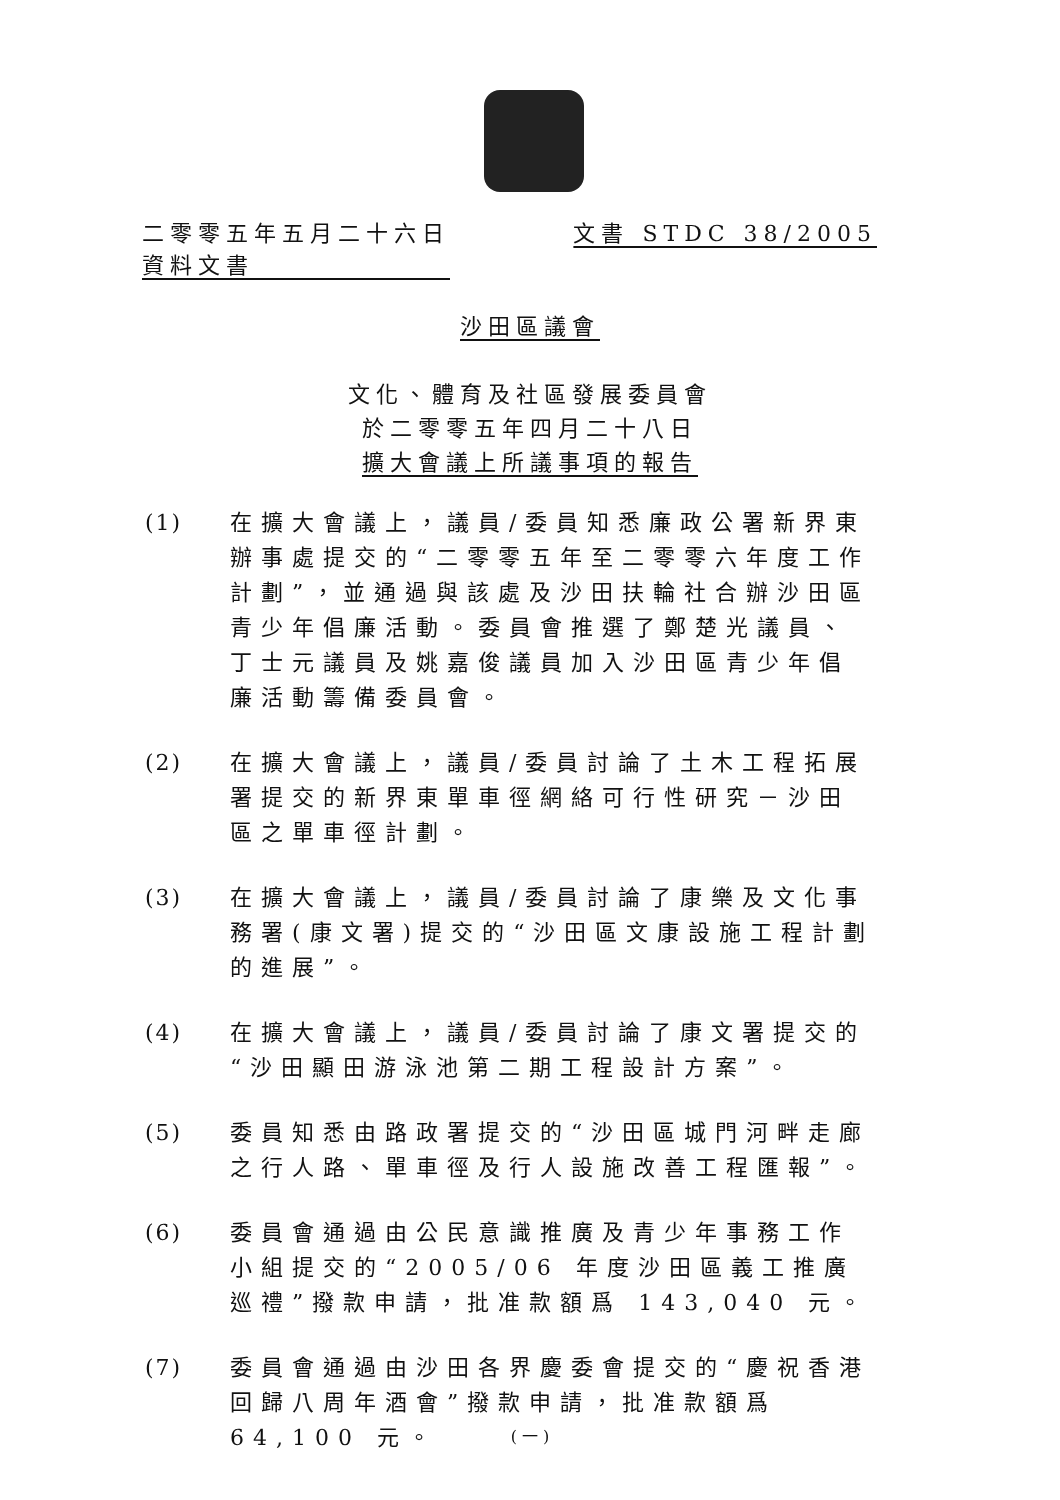二零零五年五月二十六日
資料文書　　　　　　　
文書 STDC 38/2005
沙田區議會
文化、體育及社區發展委員會
於二零零五年四月二十八日
擴大會議上所議事項的報告
(1) 在擴大會議上，議員/委員知悉廉政公署新界東辦事處提交的“二零零五年至二零零六年度工作計劃”，並通過與該處及沙田扶輪社合辦沙田區青少年倡廉活動。委員會推選了鄭楚光議員、丁士元議員及姚嘉俊議員加入沙田區青少年倡廉活動籌備委員會。
(2) 在擴大會議上，議員/委員討論了土木工程拓展署提交的新界東單車徑網絡可行性研究－沙田區之單車徑計劃。
(3) 在擴大會議上，議員/委員討論了康樂及文化事務署(康文署)提交的“沙田區文康設施工程計劃的進展”。
(4) 在擴大會議上，議員/委員討論了康文署提交的“沙田顯田游泳池第二期工程設計方案”。
(5) 委員知悉由路政署提交的“沙田區城門河畔走廊之行人路、單車徑及行人設施改善工程匯報”。
(6) 委員會通過由公民意識推廣及青少年事務工作小組提交的“2005/06 年度沙田區義工推廣巡禮”撥款申請，批准款額爲 143,040 元。
(7) 委員會通過由沙田各界慶委會提交的“慶祝香港回歸八周年酒會”撥款申請，批准款額爲 64,100 元。
( 一 )